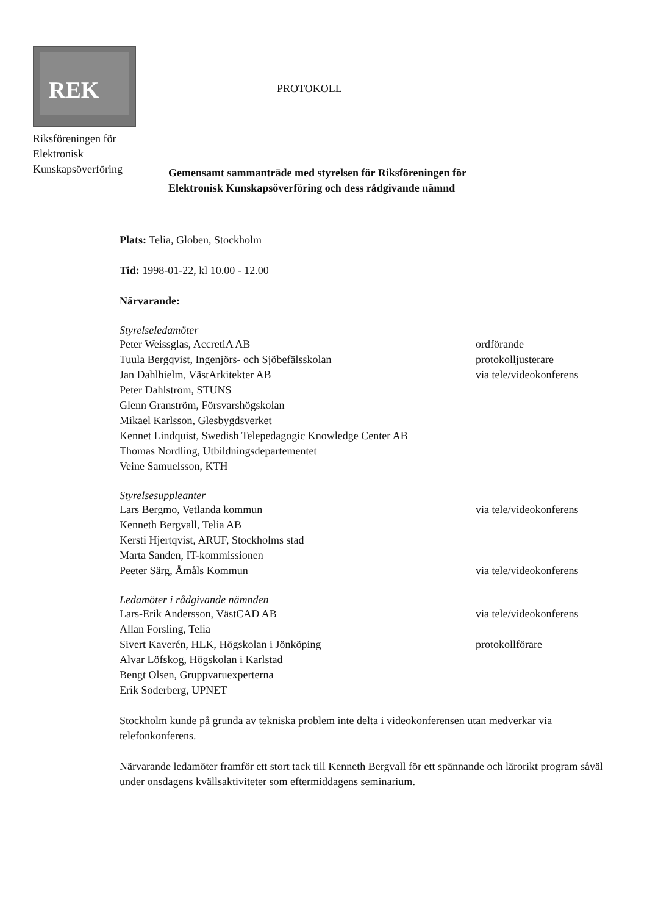REK
Riksföreningen för
Elektronisk
Kunskapsöverföring
PROTOKOLL
Gemensamt sammanträde med styrelsen för Riksföreningen för
Elektronisk Kunskapsöverföring och dess rådgivande nämnd
Plats: Telia, Globen, Stockholm
Tid: 1998-01-22, kl 10.00 - 12.00
Närvarande:
Styrelseledamöter
Peter Weissglas, AccretiA AB ordförande
Tuula Bergqvist, Ingenjörs- och Sjöbefälsskolan protokolljusterare
Jan Dahlhielm, VästArkitekter AB via tele/videokonferens
Peter Dahlström, STUNS
Glenn Granström, Försvarshögskolan
Mikael Karlsson, Glesbygdsverket
Kennet Lindquist, Swedish Telepedagogic Knowledge Center AB
Thomas Nordling, Utbildningsdepartementet
Veine Samuelsson, KTH
Styrelsesuppleanter
Lars Bergmo, Vetlanda kommun via tele/videokonferens
Kenneth Bergvall, Telia AB
Kersti Hjertqvist, ARUF, Stockholms stad
Marta Sanden, IT-kommissionen
Peeter Särg, Åmåls Kommun via tele/videokonferens
Ledamöter i rådgivande nämnden
Lars-Erik Andersson, VästCAD AB via tele/videokonferens
Allan Forsling, Telia
Sivert Kaverén, HLK, Högskolan i Jönköping protokollförare
Alvar Löfskog, Högskolan i Karlstad
Bengt Olsen, Gruppvaruexperterna
Erik Söderberg, UPNET
Stockholm kunde på grunda av tekniska problem inte delta i videokonferensen utan medverkar via telefonkonferens.
Närvarande ledamöter framför ett stort tack till Kenneth Bergvall för ett spännande och lärorikt program såväl under onsdagens kvällsaktiviteter som eftermiddagens seminarium.